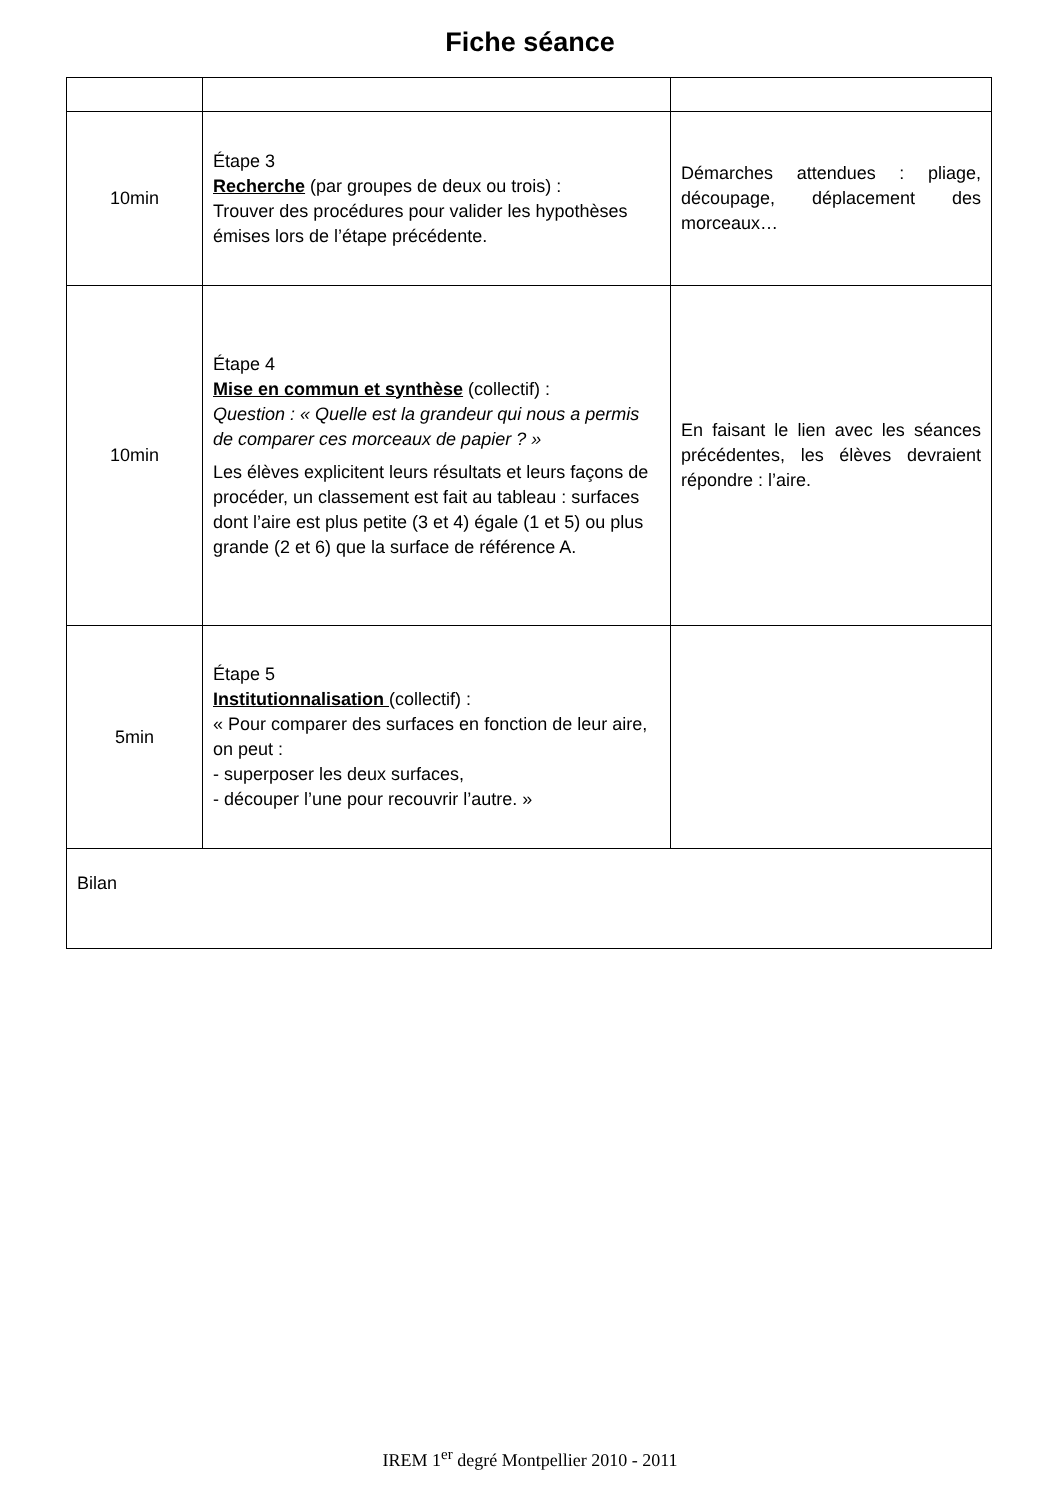Fiche séance
| 10min | Étape 3 Recherche (par groupes de deux ou trois) : Trouver des procédures pour valider les hypothèses émises lors de l’étape précédente. | Démarches attendues : pliage, découpage, déplacement des morceaux… |
| 10min | Étape 4 Mise en commun et synthèse (collectif) : Question : « Quelle est la grandeur qui nous a permis de comparer ces morceaux de papier ? » Les élèves explicitent leurs résultats et leurs façons de procéder, un classement est fait au tableau : surfaces dont l’aire est plus petite (3 et 4) égale (1 et 5) ou plus grande (2 et 6) que la surface de référence A. | En faisant le lien avec les séances précédentes, les élèves devraient répondre : l’aire. |
| 5min | Étape 5 Institutionnalisation (collectif) : « Pour comparer des surfaces en fonction de leur aire, on peut : - superposer les deux surfaces, - découper l’une pour recouvrir l’autre. » | |
| Bilan | | |
IREM 1<sup>er</sup> degré Montpellier 2010 - 2011